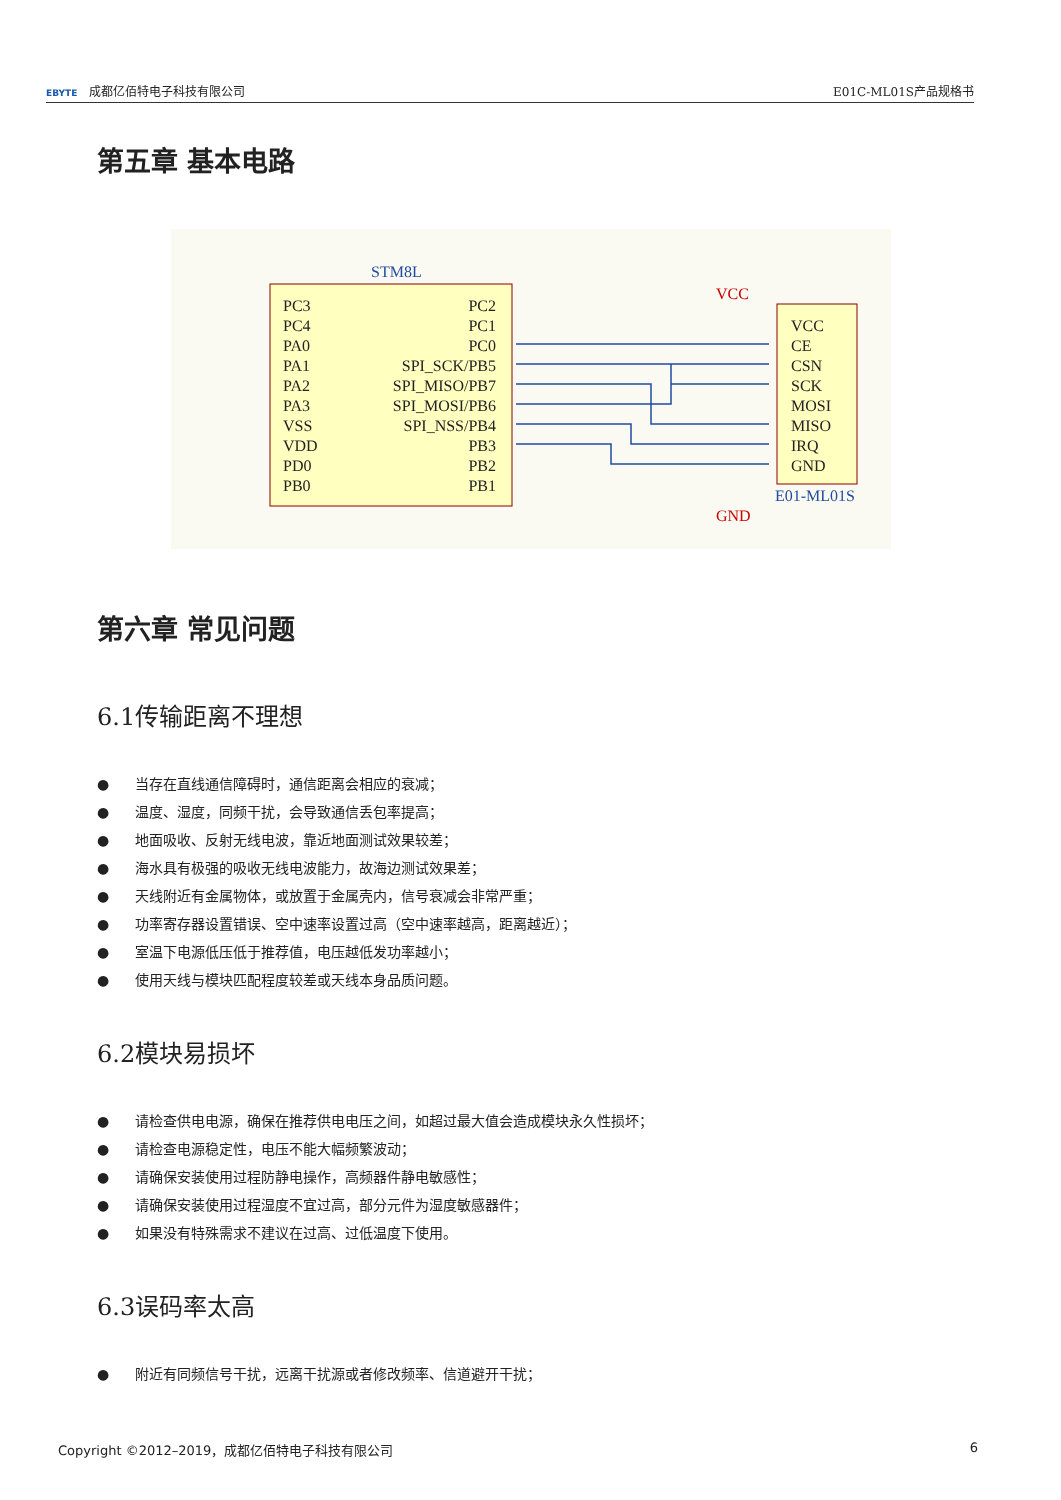EBYTE 成都亿佰特电子科技有限公司 E01C-ML01S产品规格书
第五章 基本电路
STM8L
PC3
PC4
PA0
PA1
PA2
PA3
VSS
VDD
PD0
PB0
PC2
PC1
PC0
SPI_SCK/PB5
SPI_MISO/PB7
SPI_MOSI/PB6
SPI_NSS/PB4
PB3
PB2
PB1
VCC
CE
CSN
SCK
MOSI
MISO
IRQ
GND
E01-ML01S
VCC
GND
第六章 常见问题
6.1传输距离不理想
● 当存在直线通信障碍时，通信距离会相应的衰减；
● 温度、湿度，同频干扰，会导致通信丢包率提高；
● 地面吸收、反射无线电波，靠近地面测试效果较差；
● 海水具有极强的吸收无线电波能力，故海边测试效果差；
● 天线附近有金属物体，或放置于金属壳内，信号衰减会非常严重；
● 功率寄存器设置错误、空中速率设置过高（空中速率越高，距离越近）；
● 室温下电源低压低于推荐值，电压越低发功率越小；
● 使用天线与模块匹配程度较差或天线本身品质问题。
6.2模块易损坏
● 请检查供电电源，确保在推荐供电电压之间，如超过最大值会造成模块永久性损坏；
● 请检查电源稳定性，电压不能大幅频繁波动；
● 请确保安装使用过程防静电操作，高频器件静电敏感性；
● 请确保安装使用过程湿度不宜过高，部分元件为湿度敏感器件；
● 如果没有特殊需求不建议在过高、过低温度下使用。
6.3误码率太高
● 附近有同频信号干扰，远离干扰源或者修改频率、信道避开干扰；
Copyright ©2012–2019，成都亿佰特电子科技有限公司
6